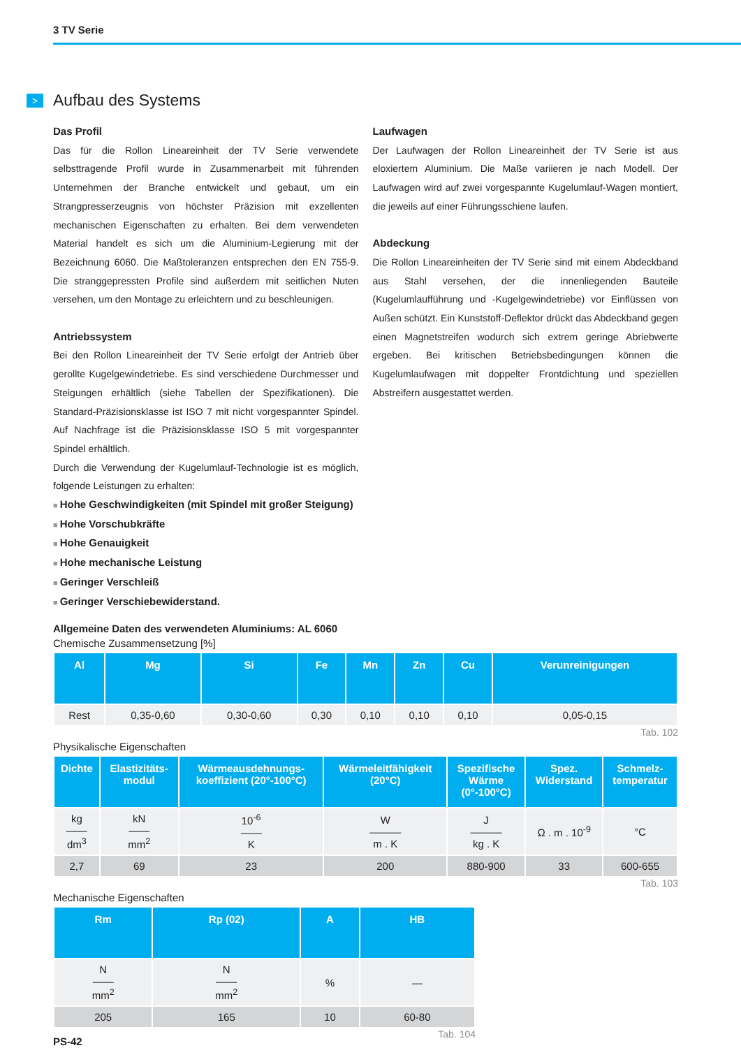3 TV Serie
> Aufbau des Systems
Das Profil
Das für die Rollon Lineareinheit der TV Serie verwendete selbsttragende Profil wurde in Zusammenarbeit mit führenden Unternehmen der Branche entwickelt und gebaut, um ein Strangpresserzeugnis von höchster Präzision mit exzellenten mechanischen Eigenschaften zu erhalten. Bei dem verwendeten Material handelt es sich um die Aluminium-Legierung mit der Bezeichnung 6060. Die Maßtoleranzen entsprechen den EN 755-9. Die stranggepressten Profile sind außerdem mit seitlichen Nuten versehen, um den Montage zu erleichtern und zu beschleunigen.
Antriebssystem
Bei den Rollon Lineareinheit der TV Serie erfolgt der Antrieb über gerollte Kugelgewindetriebe. Es sind verschiedene Durchmesser und Steigungen erhältlich (siehe Tabellen der Spezifikationen). Die Standard-Präzisionsklasse ist ISO 7 mit nicht vorgespannter Spindel. Auf Nachfrage ist die Präzisionsklasse ISO 5 mit vorgespannter Spindel erhältlich.
Durch die Verwendung der Kugelumlauf-Technologie ist es möglich, folgende Leistungen zu erhalten:
Hohe Geschwindigkeiten (mit Spindel mit großer Steigung)
Hohe Vorschubkräfte
Hohe Genauigkeit
Hohe mechanische Leistung
Geringer Verschleiß
Geringer Verschiebewiderstand.
Laufwagen
Der Laufwagen der Rollon Lineareinheit der TV Serie ist aus eloxiertem Aluminium. Die Maße variieren je nach Modell. Der Laufwagen wird auf zwei vorgespannte Kugelumlauf-Wagen montiert, die jeweils auf einer Führungsschiene laufen.
Abdeckung
Die Rollon Lineareinheiten der TV Serie sind mit einem Abdeckband aus Stahl versehen, der die innenliegenden Bauteile (Kugelumlaufführung und -Kugelgewindetriebe) vor Einflüssen von Außen schützt. Ein Kunststoff-Deflektor drückt das Abdeckband gegen einen Magnetstreifen wodurch sich extrem geringe Abriebwerte ergeben. Bei kritischen Betriebsbedingungen können die Kugelumlaufwagen mit doppelter Frontdichtung und speziellen Abstreifern ausgestattet werden.
Allgemeine Daten des verwendeten Aluminiums: AL 6060
Chemische Zusammensetzung [%]
| Al | Mg | Si | Fe | Mn | Zn | Cu | Verunreinigungen |
| --- | --- | --- | --- | --- | --- | --- | --- |
| Rest | 0,35-0,60 | 0,30-0,60 | 0,30 | 0,10 | 0,10 | 0,10 | 0,05-0,15 |
Tab. 102
Physikalische Eigenschaften
| Dichte | Elastizitäts- modul | Wärmeausdehnungs- koeffizient (20°-100°C) | Wärmeleitfähigkeit (20°C) | Spezifische Wärme (0°-100°C) | Spez. Widerstand | Schmelz- temperatur |
| --- | --- | --- | --- | --- | --- | --- |
| kg —— dm<sup>3</sup> | kN —— mm<sup>2</sup> | 10<sup>-6</sup> —— K | W ——— m . K | J ——— kg . K | Ω . m . 10<sup>-9</sup> | °C |
| 2,7 | 69 | 23 | 200 | 880-900 | 33 | 600-655 |
Tab. 103
Mechanische Eigenschaften
| Rm | Rp (02) | A | HB |
| --- | --- | --- | --- |
| N —— mm<sup>2</sup> | N —— mm<sup>2</sup> | % | — |
| 205 | 165 | 10 | 60-80 |
Tab. 104
PS-42